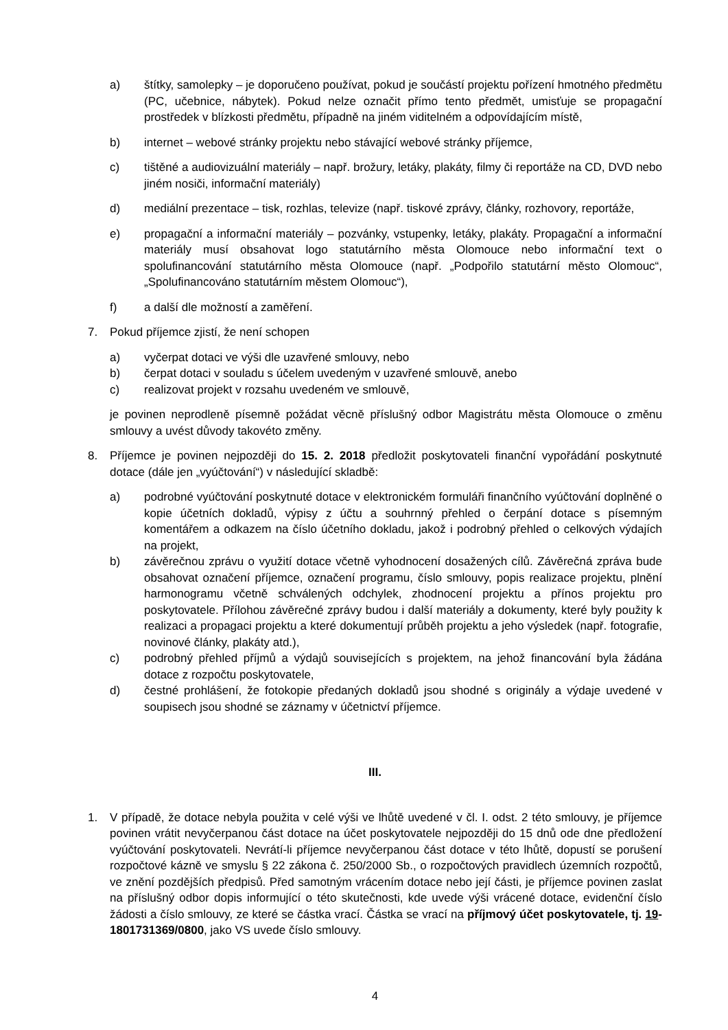a) štítky, samolepky – je doporučeno používat, pokud je součástí projektu pořízení hmotného předmětu (PC, učebnice, nábytek). Pokud nelze označit přímo tento předmět, umisťuje se propagační prostředek v blízkosti předmětu, případně na jiném viditelném a odpovídajícím místě,
b) internet – webové stránky projektu nebo stávající webové stránky příjemce,
c) tištěné a audiovizuální materiály – např. brožury, letáky, plakáty, filmy či reportáže na CD, DVD nebo jiném nosiči, informační materiály)
d) mediální prezentace – tisk, rozhlas, televize (např. tiskové zprávy, články, rozhovory, reportáže,
e) propagační a informační materiály – pozvánky, vstupenky, letáky, plakáty. Propagační a informační materiály musí obsahovat logo statutárního města Olomouce nebo informační text o spolufinancování statutárního města Olomouce (např. „Podpořilo statutární město Olomouc“, „Spolufinancováno statutárním městem Olomouc“),
f) a další dle možností a zaměření.
7. Pokud příjemce zjistí, že není schopen
a) vyčerpat dotaci ve výši dle uzavřené smlouvy, nebo
b) čerpat dotaci v souladu s účelem uvedeným v uzavřené smlouvě, anebo
c) realizovat projekt v rozsahu uvedeném ve smlouvě,
je povinen neprodleně písemně požádat věcně příslušný odbor Magistrátu města Olomouce o změnu smlouvy a uvést důvody takovéto změny.
8. Příjemce je povinen nejpozději do 15. 2. 2018 předložit poskytovateli finanční vypořádání poskytnuté dotace (dále jen „vyúčtování“) v následující skladbě:
a) podrobné vyúčtování poskytnuté dotace v elektronickém formuláři finančního vyúčtování doplněné o kopie účetních dokladů, výpisy z účtu a souhrnný přehled o čerpání dotace s písemným komentářem a odkazem na číslo účetního dokladu, jakož i podrobný přehled o celkových výdajích na projekt,
b) závěrečnou zprávu o využití dotace včetně vyhodnocení dosažených cílů. Závěrečná zpráva bude obsahovat označení příjemce, označení programu, číslo smlouvy, popis realizace projektu, plnění harmonogramu včetně schválených odchylek, zhodnocení projektu a přínos projektu pro poskytovatele. Přílohou závěrečné zprávy budou i další materiály a dokumenty, které byly použity k realizaci a propagaci projektu a které dokumentují průběh projektu a jeho výsledek (např. fotografie, novinové články, plakáty atd.),
c) podrobný přehled příjmů a výdajů souvisejících s projektem, na jehož financování byla žádána dotace z rozpočtu poskytovatele,
d) čestné prohlášení, že fotokopie předaných dokladů jsou shodné s originály a výdaje uvedené v soupisech jsou shodné se záznamy v účetnictví příjemce.
III.
1. V případě, že dotace nebyla použita v celé výši ve lhůtě uvedené v čl. I. odst. 2 této smlouvy, je příjemce povinen vrátit nevyčerpanou část dotace na účet poskytovatele nejpozději do 15 dnů ode dne předložení vyúčtování poskytovateli. Nevrátí-li příjemce nevyčerpanou část dotace v této lhůtě, dopustí se porušení rozpočtové kázně ve smyslu § 22 zákona č. 250/2000 Sb., o rozpočtových pravidlech územních rozpočtů, ve znění pozdějších předpisů. Před samotným vrácením dotace nebo její části, je příjemce povinen zaslat na příslušný odbor dopis informující o této skutečnosti, kde uvede výši vrácené dotace, evidenční číslo žádosti a číslo smlouvy, ze které se částka vrací. Částka se vrací na příjmový účet poskytovatele, tj. 19-1801731369/0800, jako VS uvede číslo smlouvy.
4